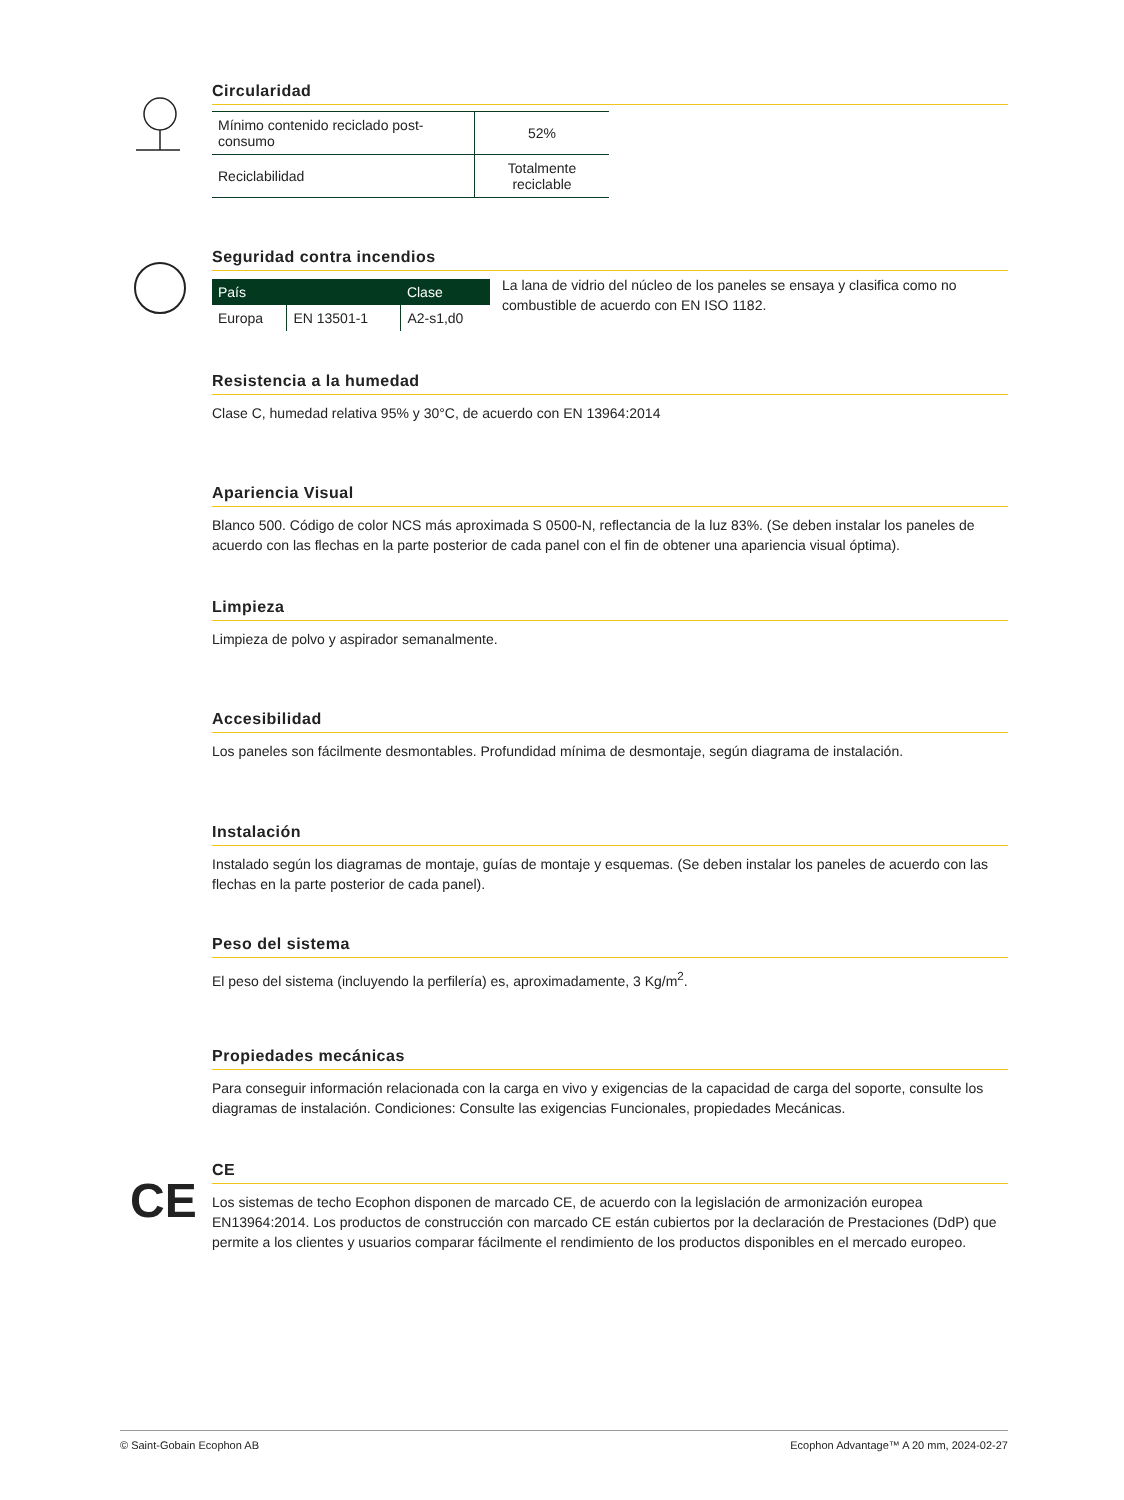Circularidad
| Mínimo contenido reciclado post-consumo | 52% |
| Reciclabilidad | Totalmente reciclable |
Seguridad contra incendios
| País | | Clase |
| --- | --- | --- |
| Europa | EN 13501-1 | A2-s1,d0 |
La lana de vidrio del núcleo de los paneles se ensaya y clasifica como no combustible de acuerdo con EN ISO 1182.
Resistencia a la humedad
Clase C, humedad relativa 95% y 30°C, de acuerdo con EN 13964:2014
Apariencia Visual
Blanco 500. Código de color NCS más aproximada S 0500-N, reflectancia de la luz 83%. (Se deben instalar los paneles de acuerdo con las flechas en la parte posterior de cada panel con el fin de obtener una apariencia visual óptima).
Limpieza
Limpieza de polvo y aspirador semanalmente.
Accesibilidad
Los paneles son fácilmente desmontables. Profundidad mínima de desmontaje, según diagrama de instalación.
Instalación
Instalado según los diagramas de montaje, guías de montaje y esquemas. (Se deben instalar los paneles de acuerdo con las flechas en la parte posterior de cada panel).
Peso del sistema
El peso del sistema (incluyendo la perfilería) es, aproximadamente, 3 Kg/m<sup>2</sup>.
Propiedades mecánicas
Para conseguir información relacionada con la carga en vivo y exigencias de la capacidad de carga del soporte, consulte los diagramas de instalación. Condiciones: Consulte las exigencias Funcionales, propiedades Mecánicas.
CE
CE
Los sistemas de techo Ecophon disponen de marcado CE, de acuerdo con la legislación de armonización europea EN13964:2014. Los productos de construcción con marcado CE están cubiertos por la declaración de Prestaciones (DdP) que permite a los clientes y usuarios comparar fácilmente el rendimiento de los productos disponibles en el mercado europeo.
© Saint-Gobain Ecophon AB Ecophon Advantage™ A 20 mm, 2024-02-27